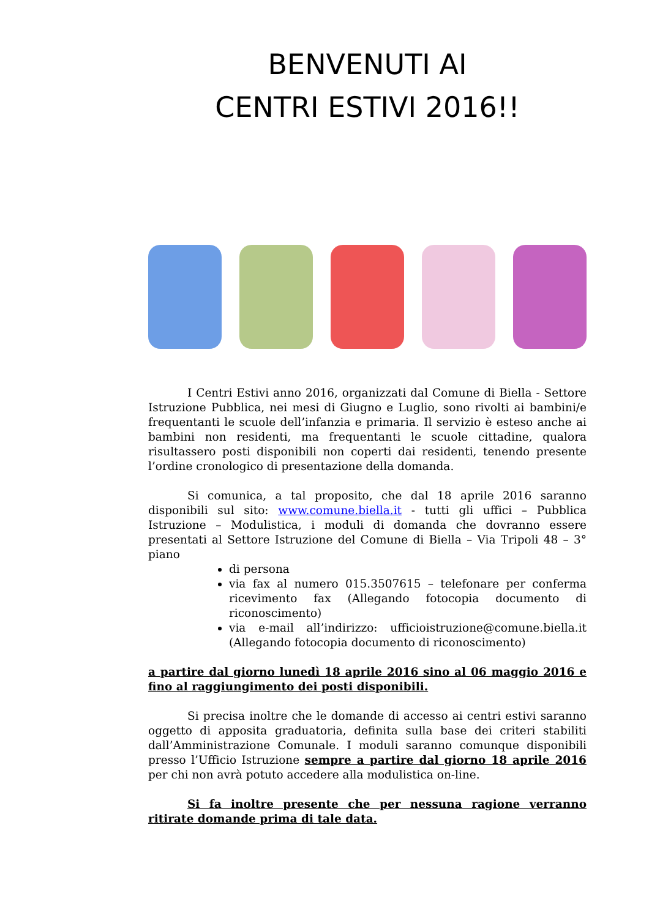BENVENUTI AI
CENTRI ESTIVI 2016!!
I Centri Estivi anno 2016, organizzati dal Comune di Biella - Settore Istruzione Pubblica, nei mesi di Giugno e Luglio, sono rivolti ai bambini/e frequentanti le scuole dell’infanzia e primaria. Il servizio è esteso anche ai bambini non residenti, ma frequentanti le scuole cittadine, qualora risultassero posti disponibili non coperti dai residenti, tenendo presente l’ordine cronologico di presentazione della domanda.
Si comunica, a tal proposito, che dal 18 aprile 2016 saranno disponibili sul sito: www.comune.biella.it - tutti gli uffici – Pubblica Istruzione – Modulistica, i moduli di domanda che dovranno essere presentati al Settore Istruzione del Comune di Biella – Via Tripoli 48 – 3° piano
di persona
via fax al numero 015.3507615 – telefonare per conferma ricevimento fax (Allegando fotocopia documento di riconoscimento)
via e-mail all’indirizzo: ufficioistruzione@comune.biella.it (Allegando fotocopia documento di riconoscimento)
a partire dal giorno lunedì 18 aprile 2016 sino al 06 maggio 2016 e fino al raggiungimento dei posti disponibili.
Si precisa inoltre che le domande di accesso ai centri estivi saranno oggetto di apposita graduatoria, definita sulla base dei criteri stabiliti dall’Amministrazione Comunale. I moduli saranno comunque disponibili presso l’Ufficio Istruzione sempre a partire dal giorno 18 aprile 2016 per chi non avrà potuto accedere alla modulistica on-line.
Si fa inoltre presente che per nessuna ragione verranno ritirate domande prima di tale data.